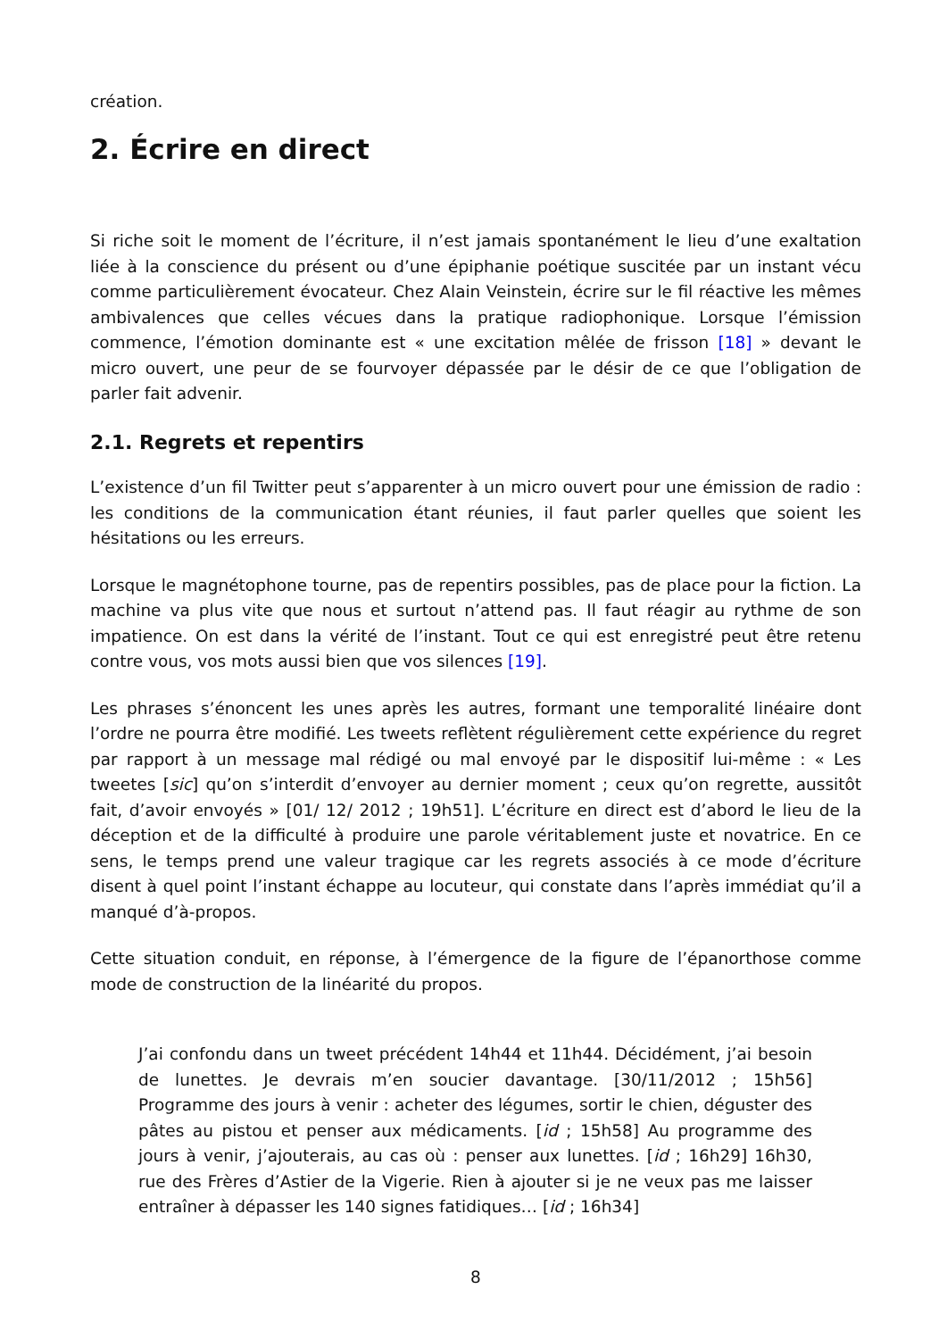création.
2. Écrire en direct
Si riche soit le moment de l’écriture, il n’est jamais spontanément le lieu d’une exaltation liée à la conscience du présent ou d’une épiphanie poétique suscitée par un instant vécu comme particulièrement évocateur. Chez Alain Veinstein, écrire sur le fil réactive les mêmes ambivalences que celles vécues dans la pratique radiophonique. Lorsque l’émission commence, l’émotion dominante est « une excitation mêlée de frisson [18] » devant le micro ouvert, une peur de se fourvoyer dépassée par le désir de ce que l’obligation de parler fait advenir.
2.1. Regrets et repentirs
L’existence d’un fil Twitter peut s’apparenter à un micro ouvert pour une émission de radio : les conditions de la communication étant réunies, il faut parler quelles que soient les hésitations ou les erreurs.
Lorsque le magnétophone tourne, pas de repentirs possibles, pas de place pour la fiction. La machine va plus vite que nous et surtout n’attend pas. Il faut réagir au rythme de son impatience. On est dans la vérité de l’instant. Tout ce qui est enregistré peut être retenu contre vous, vos mots aussi bien que vos silences [19].
Les phrases s’énoncent les unes après les autres, formant une temporalité linéaire dont l’ordre ne pourra être modifié. Les tweets reflètent régulièrement cette expérience du regret par rapport à un message mal rédigé ou mal envoyé par le dispositif lui-même : « Les tweetes [sic] qu’on s’interdit d’envoyer au dernier moment ; ceux qu’on regrette, aussitôt fait, d’avoir envoyés » [01/ 12/ 2012 ; 19h51]. L’écriture en direct est d’abord le lieu de la déception et de la difficulté à produire une parole véritablement juste et novatrice. En ce sens, le temps prend une valeur tragique car les regrets associés à ce mode d’écriture disent à quel point l’instant échappe au locuteur, qui constate dans l’après immédiat qu’il a manqué d’à-propos.
Cette situation conduit, en réponse, à l’émergence de la figure de l’épanorthose comme mode de construction de la linéarité du propos.
J’ai confondu dans un tweet précédent 14h44 et 11h44. Décidément, j’ai besoin de lunettes. Je devrais m’en soucier davantage. [30/11/2012 ; 15h56] Programme des jours à venir : acheter des légumes, sortir le chien, déguster des pâtes au pistou et penser aux médicaments. [id ; 15h58] Au programme des jours à venir, j’ajouterais, au cas où : penser aux lunettes. [id ; 16h29] 16h30, rue des Frères d’Astier de la Vigerie. Rien à ajouter si je ne veux pas me laisser entraîner à dépasser les 140 signes fatidiques… [id ; 16h34]
8